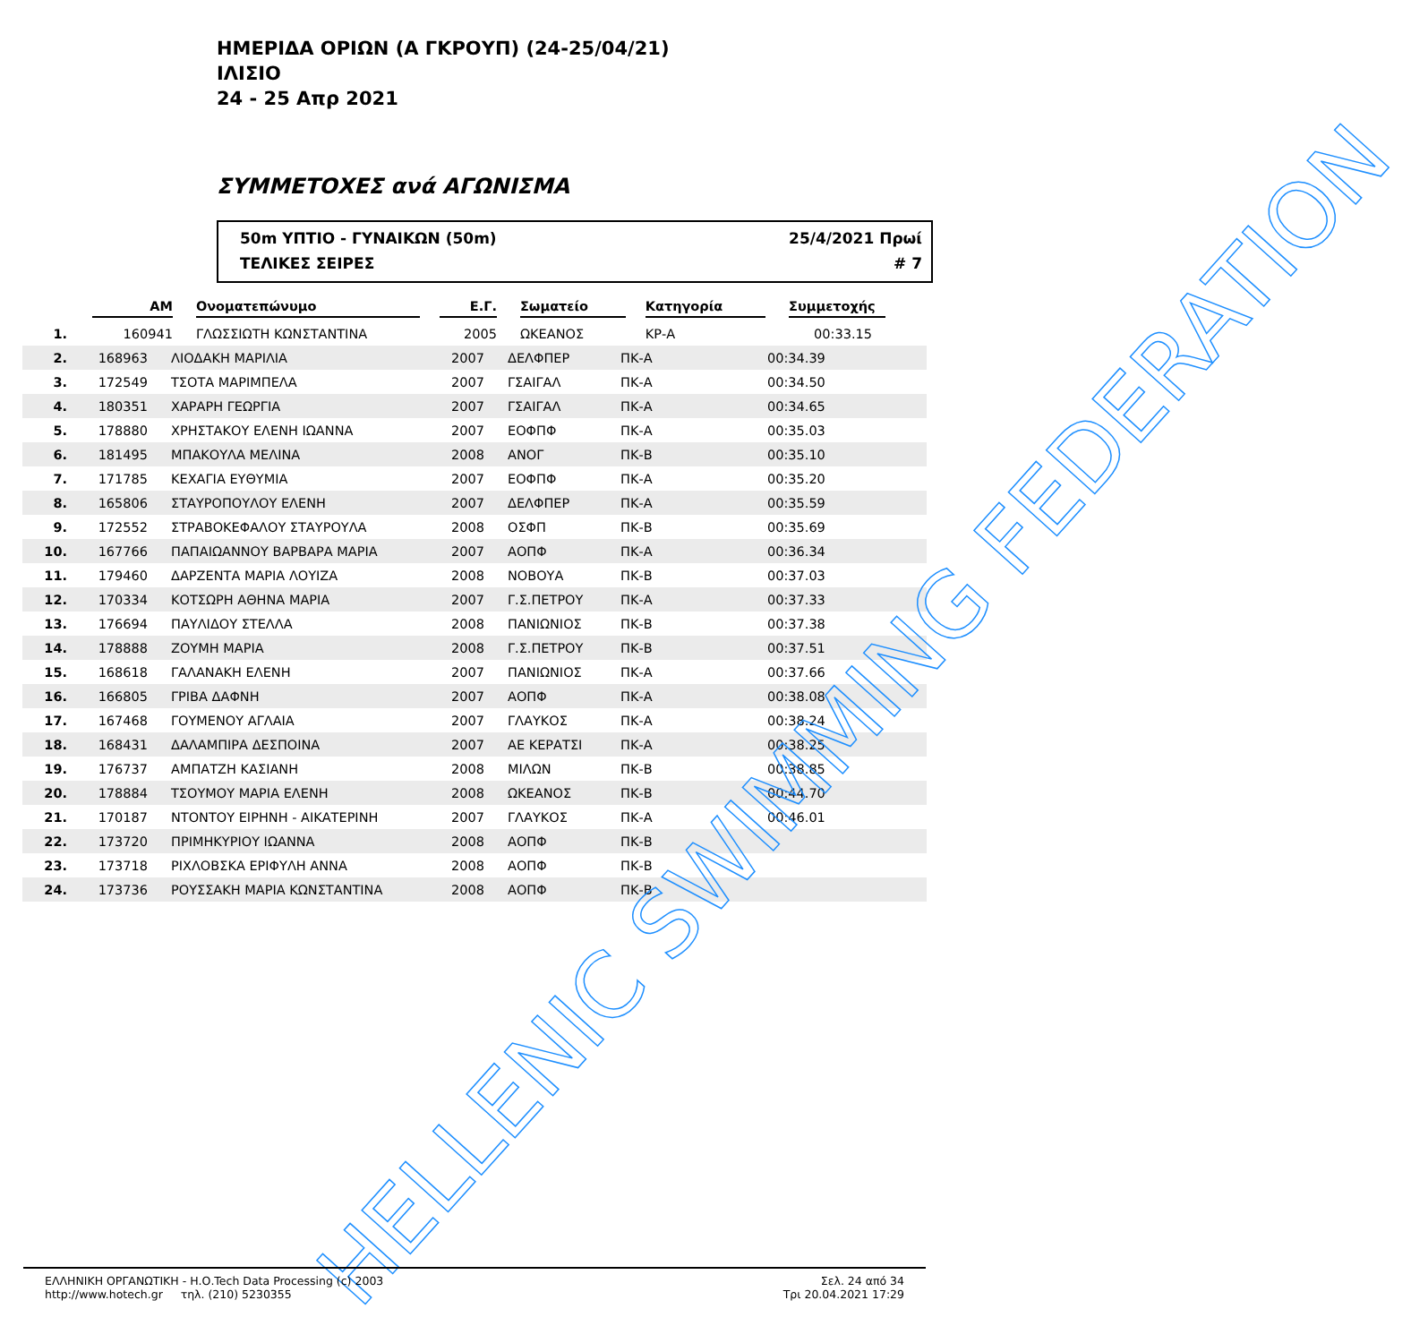ΗΜΕΡΙΔΑ ΟΡΙΩΝ (Α ΓΚΡΟΥΠ) (24-25/04/21)
ΙΛΙΣΙΟ
24 - 25 Απρ 2021
ΣΥΜΜΕΤΟΧΕΣ ανά ΑΓΩΝΙΣΜΑ
50m ΥΠΤΙΟ - ΓΥΝΑΙΚΩΝ (50m)
ΤΕΛΙΚΕΣ ΣΕΙΡΕΣ
25/4/2021 Πρωί
# 7
| | ΑΜ | Ονοματεπώνυμο | Ε.Γ. | Σωματείο | Κατηγορία | Συμμετοχής |
| --- | --- | --- | --- | --- | --- | --- |
| 1. | 160941 | ΓΛΩΣΣΙΩΤΗ ΚΩΝΣΤΑΝΤΙΝΑ | 2005 | ΩΚΕΑΝΟΣ | ΚΡ-Α | 00:33.15 |
| 2. | 168963 | ΛΙΟΔΑΚΗ ΜΑΡΙΛΙΑ | 2007 | ΔΕΛΦΠΕΡ | ΠΚ-Α | 00:34.39 |
| 3. | 172549 | ΤΣΟΤΑ ΜΑΡΙΜΠΕΛΑ | 2007 | ΓΣΑΙΓΑΛ | ΠΚ-Α | 00:34.50 |
| 4. | 180351 | ΧΑΡΑΡΗ ΓΕΩΡΓΙΑ | 2007 | ΓΣΑΙΓΑΛ | ΠΚ-Α | 00:34.65 |
| 5. | 178880 | ΧΡΗΣΤΑΚΟΥ ΕΛΕΝΗ ΙΩΑΝΝΑ | 2007 | ΕΟΦΠΦ | ΠΚ-Α | 00:35.03 |
| 6. | 181495 | ΜΠΑΚΟΥΛΑ ΜΕΛΙΝΑ | 2008 | ΑΝΟΓ | ΠΚ-Β | 00:35.10 |
| 7. | 171785 | ΚΕΧΑΓΙΑ ΕΥΘΥΜΙΑ | 2007 | ΕΟΦΠΦ | ΠΚ-Α | 00:35.20 |
| 8. | 165806 | ΣΤΑΥΡΟΠΟΥΛΟΥ ΕΛΕΝΗ | 2007 | ΔΕΛΦΠΕΡ | ΠΚ-Α | 00:35.59 |
| 9. | 172552 | ΣΤΡΑΒΟΚΕΦΑΛΟΥ ΣΤΑΥΡΟΥΛΑ | 2008 | ΟΣΦΠ | ΠΚ-Β | 00:35.69 |
| 10. | 167766 | ΠΑΠΑΙΩΑΝΝΟΥ ΒΑΡΒΑΡΑ ΜΑΡΙΑ | 2007 | ΑΟΠΦ | ΠΚ-Α | 00:36.34 |
| 11. | 179460 | ΔΑΡΖΕΝΤΑ ΜΑΡΙΑ ΛΟΥΙΖΑ | 2008 | ΝΟΒΟΥΑ | ΠΚ-Β | 00:37.03 |
| 12. | 170334 | ΚΟΤΣΩΡΗ ΑΘΗΝΑ ΜΑΡΙΑ | 2007 | Γ.Σ.ΠΕΤΡΟΥ | ΠΚ-Α | 00:37.33 |
| 13. | 176694 | ΠΑΥΛΙΔΟΥ ΣΤΕΛΛΑ | 2008 | ΠΑΝΙΩΝΙΟΣ | ΠΚ-Β | 00:37.38 |
| 14. | 178888 | ΖΟΥΜΗ ΜΑΡΙΑ | 2008 | Γ.Σ.ΠΕΤΡΟΥ | ΠΚ-Β | 00:37.51 |
| 15. | 168618 | ΓΑΛΑΝΑΚΗ ΕΛΕΝΗ | 2007 | ΠΑΝΙΩΝΙΟΣ | ΠΚ-Α | 00:37.66 |
| 16. | 166805 | ΓΡΙΒΑ ΔΑΦΝΗ | 2007 | ΑΟΠΦ | ΠΚ-Α | 00:38.08 |
| 17. | 167468 | ΓΟΥΜΕΝΟΥ ΑΓΛΑΙΑ | 2007 | ΓΛΑΥΚΟΣ | ΠΚ-Α | 00:38.24 |
| 18. | 168431 | ΔΑΛΑΜΠΙΡΑ ΔΕΣΠΟΙΝΑ | 2007 | ΑΕ ΚΕΡΑΤΣΙ | ΠΚ-Α | 00:38.25 |
| 19. | 176737 | ΑΜΠΑΤΖΗ ΚΑΣΙΑΝΗ | 2008 | ΜΙΛΩΝ | ΠΚ-Β | 00:38.85 |
| 20. | 178884 | ΤΣΟΥΜΟΥ ΜΑΡΙΑ ΕΛΕΝΗ | 2008 | ΩΚΕΑΝΟΣ | ΠΚ-Β | 00:44.70 |
| 21. | 170187 | ΝΤΟΝΤΟΥ ΕΙΡΗΝΗ - ΑΙΚΑΤΕΡΙΝΗ | 2007 | ΓΛΑΥΚΟΣ | ΠΚ-Α | 00:46.01 |
| 22. | 173720 | ΠΡΙΜΗΚΥΡΙΟΥ ΙΩΑΝΝΑ | 2008 | ΑΟΠΦ | ΠΚ-Β | |
| 23. | 173718 | ΡΙΧΛΟΒΣΚΑ ΕΡΙΦΥΛΗ ΑΝΝΑ | 2008 | ΑΟΠΦ | ΠΚ-Β | |
| 24. | 173736 | ΡΟΥΣΣΑΚΗ ΜΑΡΙΑ ΚΩΝΣΤΑΝΤΙΝΑ | 2008 | ΑΟΠΦ | ΠΚ-Β | |
HELLENIC SWIMMING FEDERATION
ΕΛΛΗΝΙΚΗ ΟΡΓΑΝΩΤΙΚΗ - Η.Ο.Tech Data Processing (c) 2003
http://www.hotech.gr τηλ. (210) 5230355
Σελ. 24 από 34
Τρι 20.04.2021 17:29